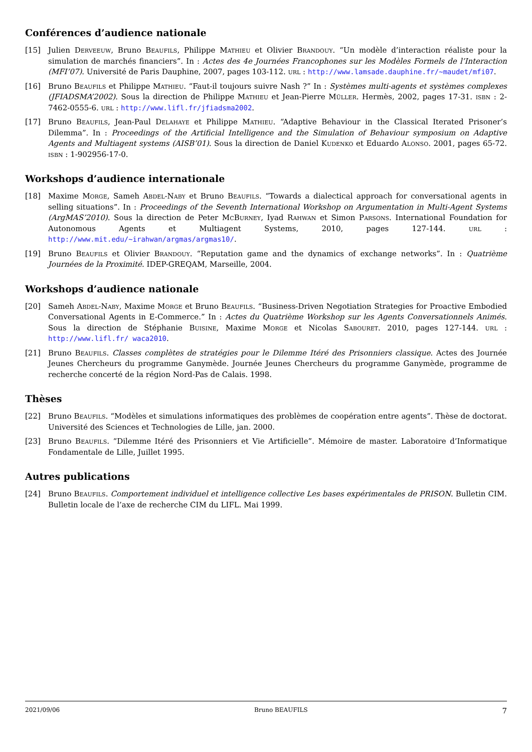Conférences d’audience nationale
[15] Julien Derveeuw, Bruno Beaufils, Philippe Mathieu et Olivier Brandouy. “Un modèle d’interaction réaliste pour la simulation de marchés financiers”. In : Actes des 4e Journées Francophones sur les Modèles Formels de l’Interaction (MFI’07). Université de Paris Dauphine, 2007, pages 103-112. url : http://www.lamsade.dauphine.fr/~maudet/mfi07.
[16] Bruno Beaufils et Philippe Mathieu. “Faut-il toujours suivre Nash ?” In : Systèmes multi-agents et systèmes complexes (JFIADSMA’2002). Sous la direction de Philippe Mathieu et Jean-Pierre Müller. Hermès, 2002, pages 17-31. isbn : 2-7462-0555-6. url : http://www.lifl.fr/jfiadsma2002.
[17] Bruno Beaufils, Jean-Paul Delahaye et Philippe Mathieu. “Adaptive Behaviour in the Classical Iterated Prisoner’s Dilemma”. In : Proceedings of the Artificial Intelligence and the Simulation of Behaviour symposium on Adaptive Agents and Multiagent systems (AISB’01). Sous la direction de Daniel Kudenko et Eduardo Alonso. 2001, pages 65-72. isbn : 1-902956-17-0.
Workshops d’audience internationale
[18] Maxime Morge, Sameh Abdel-Naby et Bruno Beaufils. “Towards a dialectical approach for conversational agents in selling situations”. In : Proceedings of the Seventh International Workshop on Argumentation in Multi-Agent Systems (ArgMAS’2010). Sous la direction de Peter McBurney, Iyad Rahwan et Simon Parsons. International Foundation for Autonomous Agents et Multiagent Systems, 2010, pages 127-144. url : http://www.mit.edu/~irahwan/argmas/argmas10/.
[19] Bruno Beaufils et Olivier Brandouy. “Reputation game and the dynamics of exchange networks”. In : Quatrième Journées de la Proximité. IDEP-GREQAM, Marseille, 2004.
Workshops d’audience nationale
[20] Sameh Abdel-Naby, Maxime Morge et Bruno Beaufils. “Business-Driven Negotiation Strategies for Proactive Embodied Conversational Agents in E-Commerce.” In : Actes du Quatrième Workshop sur les Agents Conversationnels Animés. Sous la direction de Stéphanie Buisine, Maxime Morge et Nicolas Sabouret. 2010, pages 127-144. url : http://www.lifl.fr/ waca2010.
[21] Bruno Beaufils. Classes complètes de stratégies pour le Dilemme Itéré des Prisonniers classique. Actes des Journée Jeunes Chercheurs du programme Ganymède. Journée Jeunes Chercheurs du programme Ganymède, programme de recherche concerté de la région Nord-Pas de Calais. 1998.
Thèses
[22] Bruno Beaufils. “Modèles et simulations informatiques des problèmes de coopération entre agents”. Thèse de doctorat. Université des Sciences et Technologies de Lille, jan. 2000.
[23] Bruno Beaufils. “Dilemme Itéré des Prisonniers et Vie Artificielle”. Mémoire de master. Laboratoire d’Informatique Fondamentale de Lille, Juillet 1995.
Autres publications
[24] Bruno Beaufils. Comportement individuel et intelligence collective Les bases expérimentales de PRISON. Bulletin CIM. Bulletin locale de l’axe de recherche CIM du LIFL. Mai 1999.
2021/09/06 Bruno BEAUFILS 7